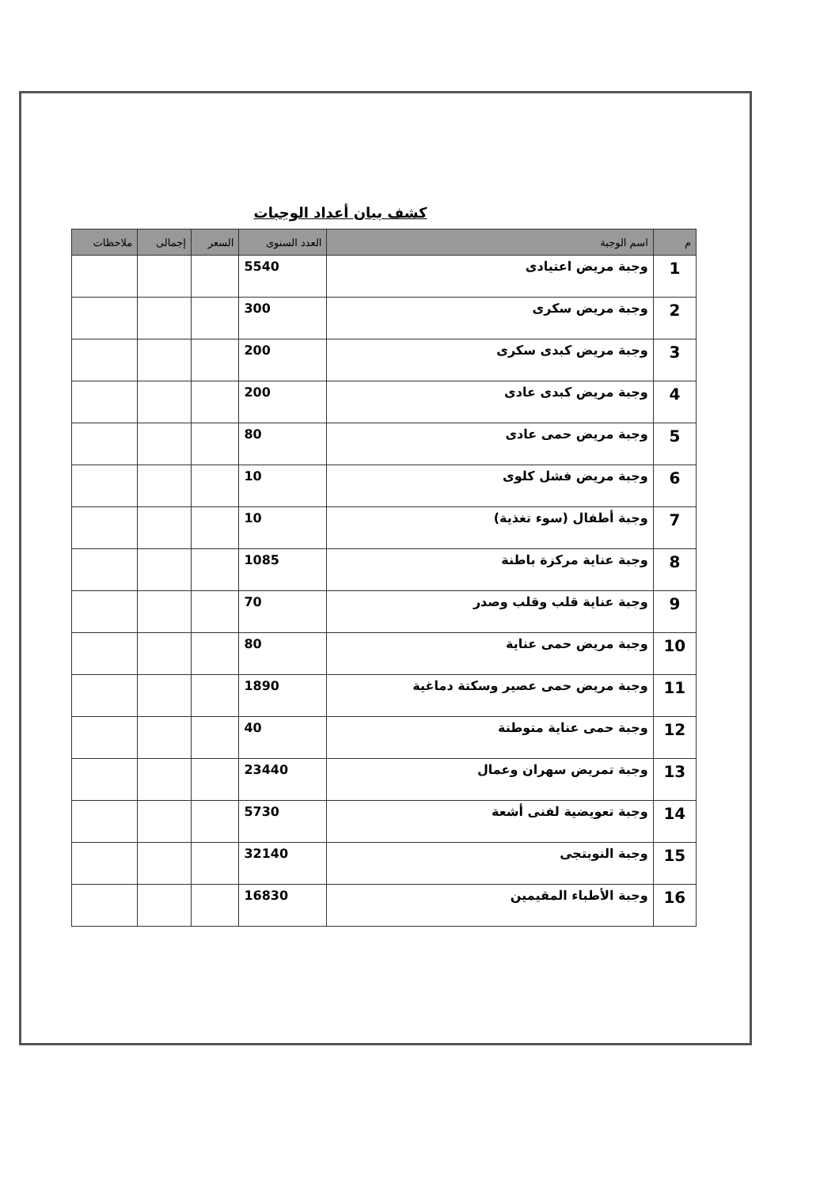كشف بيان أعداد الوجبات
| م | اسم الوجبة | العدد السنوى | السعر | إجمالى | ملاحظات |
| --- | --- | --- | --- | --- | --- |
| 1 | وجبة مريض اعتيادى | 5540 | | | |
| 2 | وجبة مريض سكرى | 300 | | | |
| 3 | وجبة مريض كبدى سكرى | 200 | | | |
| 4 | وجبة مريض كبدى عادى | 200 | | | |
| 5 | وجبة مريض حمى عادى | 80 | | | |
| 6 | وجبة مريض فشل كلوى | 10 | | | |
| 7 | وجبة أطفال (سوء تغذية) | 10 | | | |
| 8 | وجبة عناية مركزة باطنة | 1085 | | | |
| 9 | وجبة عناية قلب وقلب وصدر | 70 | | | |
| 10 | وجبة مريض حمى عناية | 80 | | | |
| 11 | وجبة مريض حمى عصير وسكتة دماغية | 1890 | | | |
| 12 | وجبة حمى عناية متوطنة | 40 | | | |
| 13 | وجبة تمريض سهران وعمال | 23440 | | | |
| 14 | وجبة تعويضية لفنى أشعة | 5730 | | | |
| 15 | وجبة النوبتجى | 32140 | | | |
| 16 | وجبة الأطباء المقيمين | 16830 | | | |